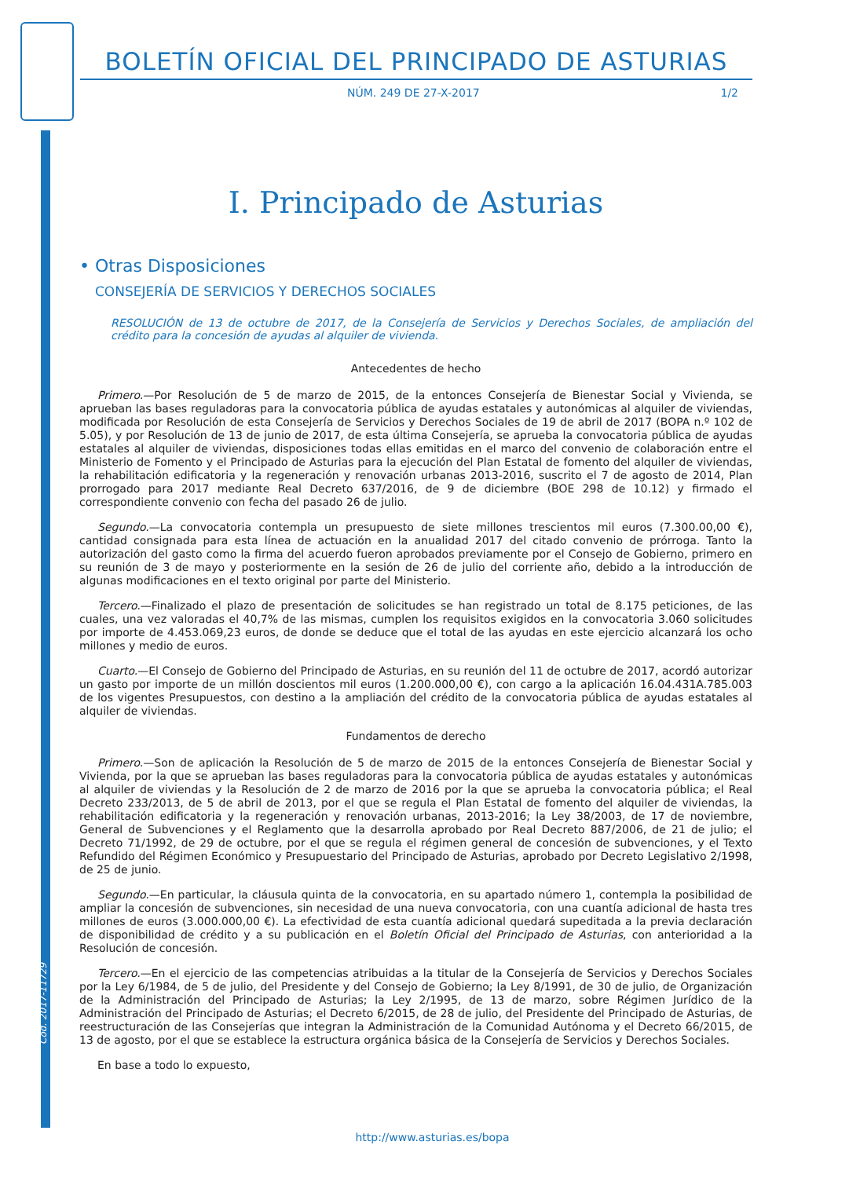BOLETÍN OFICIAL DEL PRINCIPADO DE ASTURIAS
NÚM. 249 DE 27-X-2017 1/2
I. Principado de Asturias
• Otras Disposiciones
CONSEJERÍA DE SERVICIOS Y DERECHOS SOCIALES
RESOLUCIÓN de 13 de octubre de 2017, de la Consejería de Servicios y Derechos Sociales, de ampliación del crédito para la concesión de ayudas al alquiler de vivienda.
Antecedentes de hecho
Primero.—Por Resolución de 5 de marzo de 2015, de la entonces Consejería de Bienestar Social y Vivienda, se aprueban las bases reguladoras para la convocatoria pública de ayudas estatales y autonómicas al alquiler de viviendas, modificada por Resolución de esta Consejería de Servicios y Derechos Sociales de 19 de abril de 2017 (BOPA n.º 102 de 5.05), y por Resolución de 13 de junio de 2017, de esta última Consejería, se aprueba la convocatoria pública de ayudas estatales al alquiler de viviendas, disposiciones todas ellas emitidas en el marco del convenio de colaboración entre el Ministerio de Fomento y el Principado de Asturias para la ejecución del Plan Estatal de fomento del alquiler de viviendas, la rehabilitación edificatoria y la regeneración y renovación urbanas 2013-2016, suscrito el 7 de agosto de 2014, Plan prorrogado para 2017 mediante Real Decreto 637/2016, de 9 de diciembre (BOE 298 de 10.12) y firmado el correspondiente convenio con fecha del pasado 26 de julio.
Segundo.—La convocatoria contempla un presupuesto de siete millones trescientos mil euros (7.300.00,00 €), cantidad consignada para esta línea de actuación en la anualidad 2017 del citado convenio de prórroga. Tanto la autorización del gasto como la firma del acuerdo fueron aprobados previamente por el Consejo de Gobierno, primero en su reunión de 3 de mayo y posteriormente en la sesión de 26 de julio del corriente año, debido a la introducción de algunas modificaciones en el texto original por parte del Ministerio.
Tercero.—Finalizado el plazo de presentación de solicitudes se han registrado un total de 8.175 peticiones, de las cuales, una vez valoradas el 40,7% de las mismas, cumplen los requisitos exigidos en la convocatoria 3.060 solicitudes por importe de 4.453.069,23 euros, de donde se deduce que el total de las ayudas en este ejercicio alcanzará los ocho millones y medio de euros.
Cuarto.—El Consejo de Gobierno del Principado de Asturias, en su reunión del 11 de octubre de 2017, acordó autorizar un gasto por importe de un millón doscientos mil euros (1.200.000,00 €), con cargo a la aplicación 16.04.431A.785.003 de los vigentes Presupuestos, con destino a la ampliación del crédito de la convocatoria pública de ayudas estatales al alquiler de viviendas.
Fundamentos de derecho
Primero.—Son de aplicación la Resolución de 5 de marzo de 2015 de la entonces Consejería de Bienestar Social y Vivienda, por la que se aprueban las bases reguladoras para la convocatoria pública de ayudas estatales y autonómicas al alquiler de viviendas y la Resolución de 2 de marzo de 2016 por la que se aprueba la convocatoria pública; el Real Decreto 233/2013, de 5 de abril de 2013, por el que se regula el Plan Estatal de fomento del alquiler de viviendas, la rehabilitación edificatoria y la regeneración y renovación urbanas, 2013-2016; la Ley 38/2003, de 17 de noviembre, General de Subvenciones y el Reglamento que la desarrolla aprobado por Real Decreto 887/2006, de 21 de julio; el Decreto 71/1992, de 29 de octubre, por el que se regula el régimen general de concesión de subvenciones, y el Texto Refundido del Régimen Económico y Presupuestario del Principado de Asturias, aprobado por Decreto Legislativo 2/1998, de 25 de junio.
Segundo.—En particular, la cláusula quinta de la convocatoria, en su apartado número 1, contempla la posibilidad de ampliar la concesión de subvenciones, sin necesidad de una nueva convocatoria, con una cuantía adicional de hasta tres millones de euros (3.000.000,00 €). La efectividad de esta cuantía adicional quedará supeditada a la previa declaración de disponibilidad de crédito y a su publicación en el Boletín Oficial del Principado de Asturias, con anterioridad a la Resolución de concesión.
Tercero.—En el ejercicio de las competencias atribuidas a la titular de la Consejería de Servicios y Derechos Sociales por la Ley 6/1984, de 5 de julio, del Presidente y del Consejo de Gobierno; la Ley 8/1991, de 30 de julio, de Organización de la Administración del Principado de Asturias; la Ley 2/1995, de 13 de marzo, sobre Régimen Jurídico de la Administración del Principado de Asturias; el Decreto 6/2015, de 28 de julio, del Presidente del Principado de Asturias, de reestructuración de las Consejerías que integran la Administración de la Comunidad Autónoma y el Decreto 66/2015, de 13 de agosto, por el que se establece la estructura orgánica básica de la Consejería de Servicios y Derechos Sociales.
En base a todo lo expuesto,
Cód. 2017-11729
http://www.asturias.es/bopa